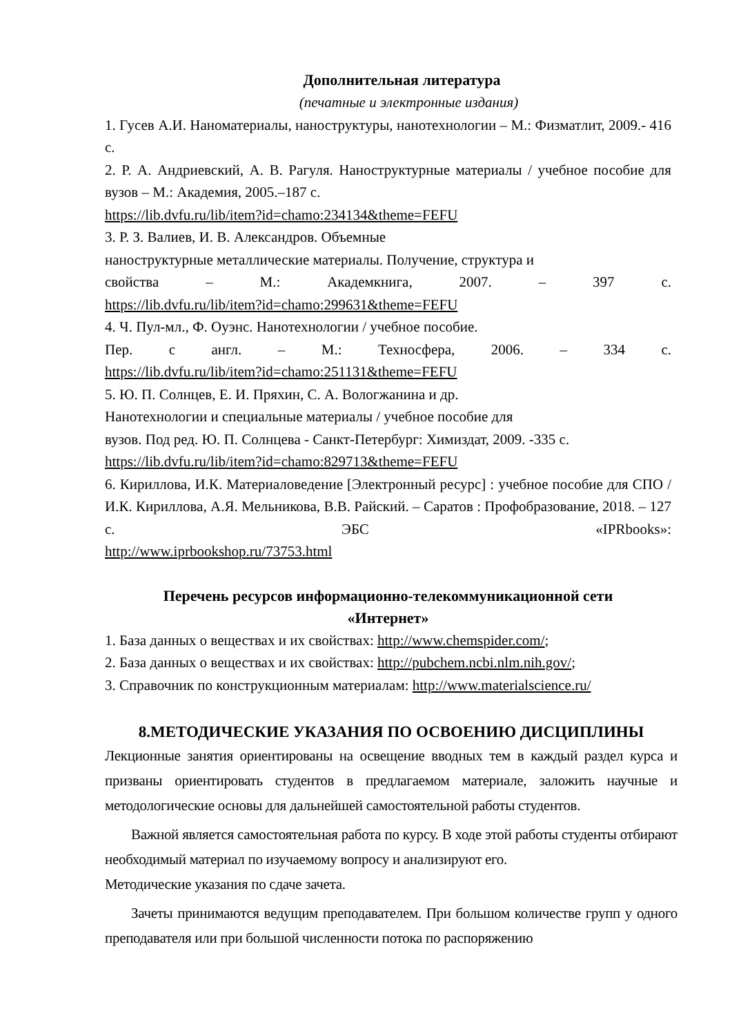Дополнительная литература
(печатные и электронные издания)
1. Гусев А.И. Наноматериалы, наноструктуры, нанотехнологии – М.: Физматлит, 2009.- 416 с.
2. Р. А. Андриевский, А. В. Рагуля. Наноструктурные материалы / учебное пособие для вузов – М.: Академия, 2005.–187 с.
https://lib.dvfu.ru/lib/item?id=chamo:234134&theme=FEFU
3. Р. З. Валиев, И. В. Александров. Объемные
наноструктурные металлические материалы. Получение, структура и
свойства – М.: Академкнига, 2007. – 397 с.
https://lib.dvfu.ru/lib/item?id=chamo:299631&theme=FEFU
4. Ч. Пул-мл., Ф. Оуэнс. Нанотехнологии / учебное пособие.
Пер. с англ. – М.: Техносфера, 2006. – 334 с.
https://lib.dvfu.ru/lib/item?id=chamo:251131&theme=FEFU
5. Ю. П. Солнцев, Е. И. Пряхин, С. А. Вологжанина и др.
Нанотехнологии и специальные материалы / учебное пособие для
вузов. Под ред. Ю. П. Солнцева - Санкт-Петербург: Химиздат, 2009. -335 с.
https://lib.dvfu.ru/lib/item?id=chamo:829713&theme=FEFU
6. Кириллова, И.К. Материаловедение [Электронный ресурс] : учебное пособие для СПО / И.К. Кириллова, А.Я. Мельникова, В.В. Райский. – Саратов : Профобразование, 2018. – 127 с. ЭБС «IPRbooks»:
http://www.iprbookshop.ru/73753.html
Перечень ресурсов информационно-телекоммуникационной сети
«Интернет»
1. База данных о веществах и их свойствах: http://www.chemspider.com/;
2. База данных о веществах и их свойствах: http://pubchem.ncbi.nlm.nih.gov/;
3. Справочник по конструкционным материалам: http://www.materialscience.ru/
8.МЕТОДИЧЕСКИЕ УКАЗАНИЯ ПО ОСВОЕНИЮ ДИСЦИПЛИНЫ
Лекционные занятия ориентированы на освещение вводных тем в каждый раздел курса и призваны ориентировать студентов в предлагаемом материале, заложить научные и методологические основы для дальнейшей самостоятельной работы студентов.
Важной является самостоятельная работа по курсу. В ходе этой работы студенты отбирают необходимый материал по изучаемому вопросу и анализируют его.
Методические указания по сдаче зачета.
Зачеты принимаются ведущим преподавателем. При большом количестве групп у одного преподавателя или при большой численности потока по распоряжению